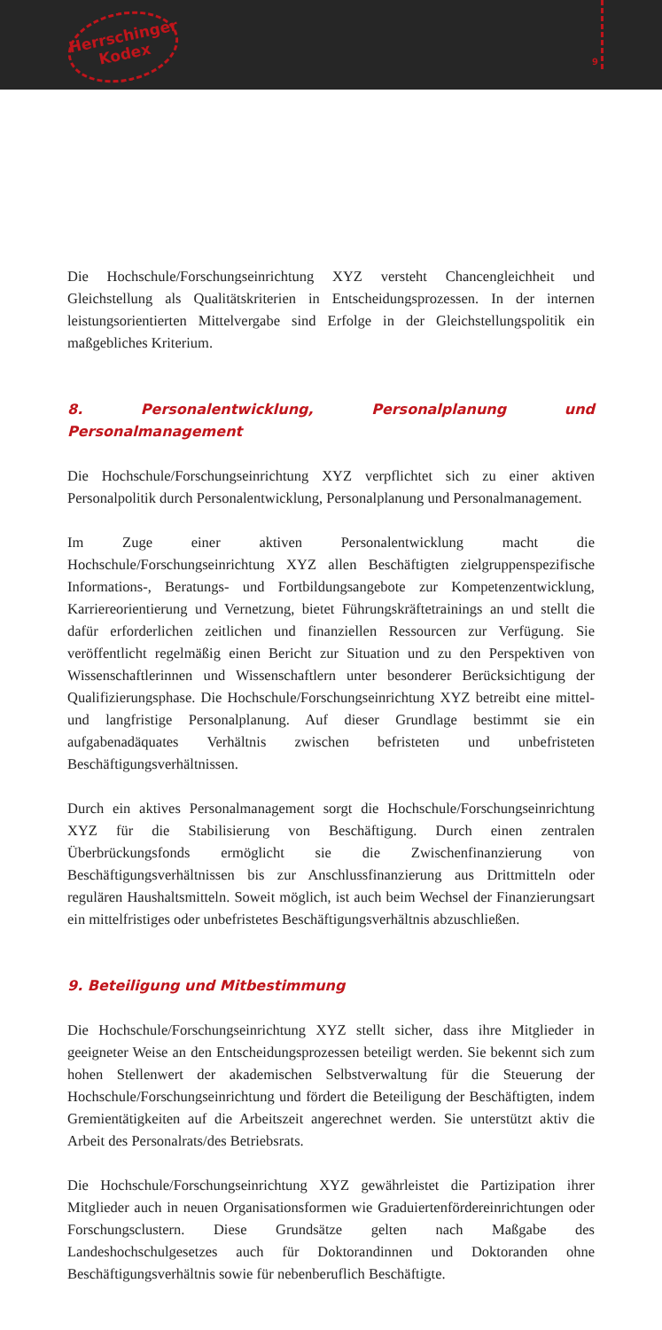Herrschinger Kodex
9
Die Hochschule/Forschungseinrichtung XYZ versteht Chancengleichheit und Gleichstellung als Qualitätskriterien in Entscheidungsprozessen. In der internen leistungsorientierten Mittelvergabe sind Erfolge in der Gleichstellungspolitik ein maßgebliches Kriterium.
8. Personalentwicklung, Personalplanung und Personalmanagement
Die Hochschule/Forschungseinrichtung XYZ verpflichtet sich zu einer aktiven Personalpolitik durch Personalentwicklung, Personalplanung und Personalmanagement.
Im Zuge einer aktiven Personalentwicklung macht die Hochschule/Forschungseinrichtung XYZ allen Beschäftigten zielgruppenspezifische Informations-, Beratungs- und Fortbildungsangebote zur Kompetenzentwicklung, Karriereorientierung und Vernetzung, bietet Führungskräftetrainings an und stellt die dafür erforderlichen zeitlichen und finanziellen Ressourcen zur Verfügung. Sie veröffentlicht regelmäßig einen Bericht zur Situation und zu den Perspektiven von Wissenschaftlerinnen und Wissenschaftlern unter besonderer Berücksichtigung der Qualifizierungsphase. Die Hochschule/Forschungseinrichtung XYZ betreibt eine mittel- und langfristige Personalplanung. Auf dieser Grundlage bestimmt sie ein aufgabenadäquates Verhältnis zwischen befristeten und unbefristeten Beschäftigungsverhältnissen.
Durch ein aktives Personalmanagement sorgt die Hochschule/Forschungseinrichtung XYZ für die Stabilisierung von Beschäftigung. Durch einen zentralen Überbrückungsfonds ermöglicht sie die Zwischenfinanzierung von Beschäftigungsverhältnissen bis zur Anschlussfinanzierung aus Drittmitteln oder regulären Haushaltsmitteln. Soweit möglich, ist auch beim Wechsel der Finanzierungsart ein mittelfristiges oder unbefristetes Beschäftigungsverhältnis abzuschließen.
9. Beteiligung und Mitbestimmung
Die Hochschule/Forschungseinrichtung XYZ stellt sicher, dass ihre Mitglieder in geeigneter Weise an den Entscheidungsprozessen beteiligt werden. Sie bekennt sich zum hohen Stellenwert der akademischen Selbstverwaltung für die Steuerung der Hochschule/Forschungseinrichtung und fördert die Beteiligung der Beschäftigten, indem Gremientätigkeiten auf die Arbeitszeit angerechnet werden. Sie unterstützt aktiv die Arbeit des Personalrats/des Betriebsrats.
Die Hochschule/Forschungseinrichtung XYZ gewährleistet die Partizipation ihrer Mitglieder auch in neuen Organisationsformen wie Graduiertenfördereinrichtungen oder Forschungsclustern. Diese Grundsätze gelten nach Maßgabe des Landeshochschulgesetzes auch für Doktorandinnen und Doktoranden ohne Beschäftigungsverhältnis sowie für nebenberuflich Beschäftigte.